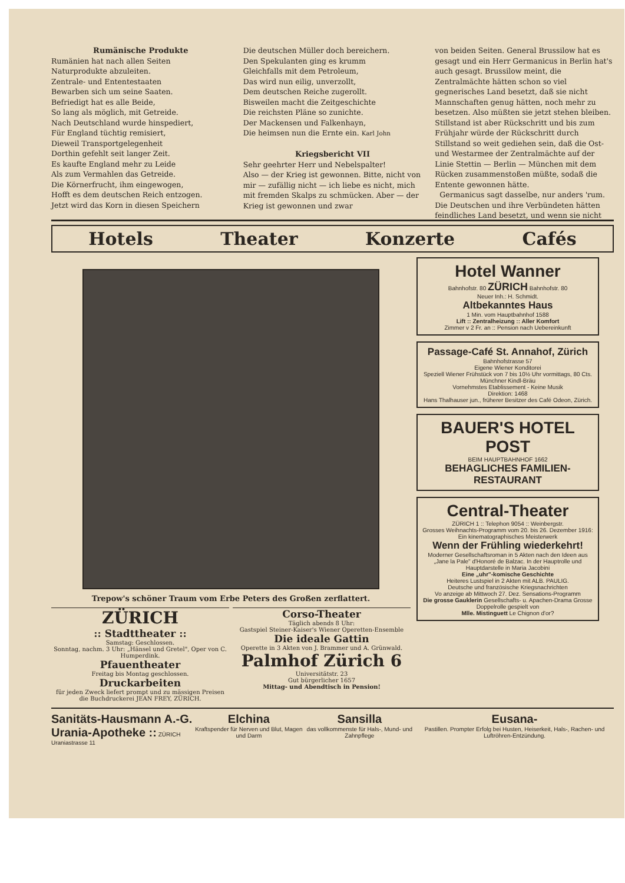Rumänische Produkte
Rumänien hat nach allen Seiten
Naturprodukte abzuleiten.
Zentrale- und Ententestaaten
Bewarben sich um seine Saaten.
Befriedigt hat es alle Beide,
So lang als möglich, mit Getreide.
Nach Deutschland wurde hinspediert,
Für England tüchtig remisiert,
Dieweil Transportgelegenheit
Dorthin gefehlt seit langer Zeit.
Es kaufte England mehr zu Leide
Als zum Vermahlen das Getreide.
Die Körnerfrucht, ihm eingewogen,
Hofft es dem deutschen Reich entzogen.
Jetzt wird das Korn in diesen Speichern
Die deutschen Müller doch bereichern.
Den Spekulanten ging es krumm
Gleichfalls mit dem Petroleum,
Das wird nun eilig, unverzollt,
Dem deutschen Reiche zugerollt.
Bisweilen macht die Zeitgeschichte
Die reichsten Pläne so zunichte.
Der Mackensen und Falkenhayn,
Die heimsen nun die Ernte ein. Karl John
Kriegsbericht VII
Sehr geehrter Herr und Nebelspalter!
Also — der Krieg ist gewonnen. Bitte, nicht von mir — zufällig nicht — ich liebe es nicht, mich mit fremden Skalps zu schmücken. Aber — der Krieg ist gewonnen und zwar
von beiden Seiten. General Brussilow hat es gesagt und ein Herr Germanicus in Berlin hat's auch gesagt. Brussilow meint, die Zentralmächte hätten schon so viel gegnerisches Land besetzt, daß sie nicht Mannschaften genug hätten, noch mehr zu besetzen. Also müßten sie jetzt stehen bleiben. Stillstand ist aber Rückschritt und bis zum Frühjahr würde der Rückschritt durch Stillstand so weit gediehen sein, daß die Ost- und Westarmee der Zentralmächte auf der Linie Stettin — Berlin — München mit dem Rücken zusammenstoßen müßte, sodaß die Entente gewonnen hätte.
Germanicus sagt dasselbe, nur anders 'rum. Die Deutschen und ihre Verbündeten hätten feindliches Land besetzt, und wenn sie nicht
Hotels Theater Konzerte Cafés
Trepow's schöner Traum vom Erbe Peters des Großen zerflattert.
ZÜRICH
:: Stadttheater ::
Samstag: Geschlossen.
Sonntag, nachm. 3 Uhr: „Hänsel und Gretel", Oper von C. Humperdink.
Pfauentheater
Freitag bis Montag geschlossen.
Druckarbeiten
für jeden Zweck liefert prompt und zu mässigen Preisen die Buchdruckerei JEAN FREY, ZÜRICH.
Corso-Theater
Täglich abends 8 Uhr:
Gastspiel Steiner-Kaiser's Wiener Operetten-Ensemble
Die ideale Gattin
Operette in 3 Akten von J. Brammer und A. Grünwald.
Palmhof Zürich 6
Universitätstr. 23
Gut bürgerlicher 1657
Mittag- und Abendtisch in Pension!
Hotel Wanner
Bahnhofstr. 80 ZÜRICH Bahnhofstr. 80
Neuer Inh.: H. Schmidt.
Altbekanntes Haus
1 Min. vom Hauptbahnhof 1588
Lift :: Zentralheizung :: Aller Komfort
Zimmer v 2 Fr. an :: Pension nach Uebereinkunft
Passage-Café St. Annahof, Zürich
Bahnhofstrasse 57
Eigene Wiener Konditorei
Speziell Wiener Frühstück von 7 bis 10½ Uhr vormittags, 80 Cts.
Münchner Kindl-Bräu
Vornehmstes Etablissement - Keine Musik
Direktion: 1468
Hans Thalhauser jun., früherer Besitzer des Café Odeon, Zürich.
BAUER'S HOTEL POST
BEIM HAUPTBAHNHOF 1662
BEHAGLICHES FAMILIEN-RESTAURANT
Central-Theater
ZÜRICH 1 :: Telephon 9054 :: Weinbergstr.
Grosses Weihnachts-Programm vom 20. bis 26. Dezember 1916:
Ein kinematographisches Meisterwerk
Wenn der Frühling wiederkehrt!
Moderner Gesellschaftsroman in 5 Akten nach den Ideen aus „Jane la Pale" d'Honoré de Balzac. In der Hauptrolle und Hauptdarstelle in Maria Jacobini
Eine „uhr"-komische Geschichte
Heiteres Lustspiel in 2 Akten mit ALB. PAULIG.
Deutsche und französische Kriegsnachrichten
Vo anzeige ab Mittwoch 27. Dez. Sensations-Programm
Die grosse Gauklerin Gesellschafts- u. Apachen-Drama Grosse Doppelrolle gespielt von
Mlle. Mistinguett Le Chignon d'or?
Sanitäts-Hausmann A.-G.
Urania-Apotheke :: ZÜRICH Uraniastrasse 11
Elchina
Kraftspender für Nerven und Blut, Magen und Darm
Sansilla
das vollkommenste für Hals-, Mund- und Zahnpflege
Eusana-
Pastillen. Prompter Erfolg bei Husten, Heiserkeit, Hals-, Rachen- und Luftröhren-Entzündung.